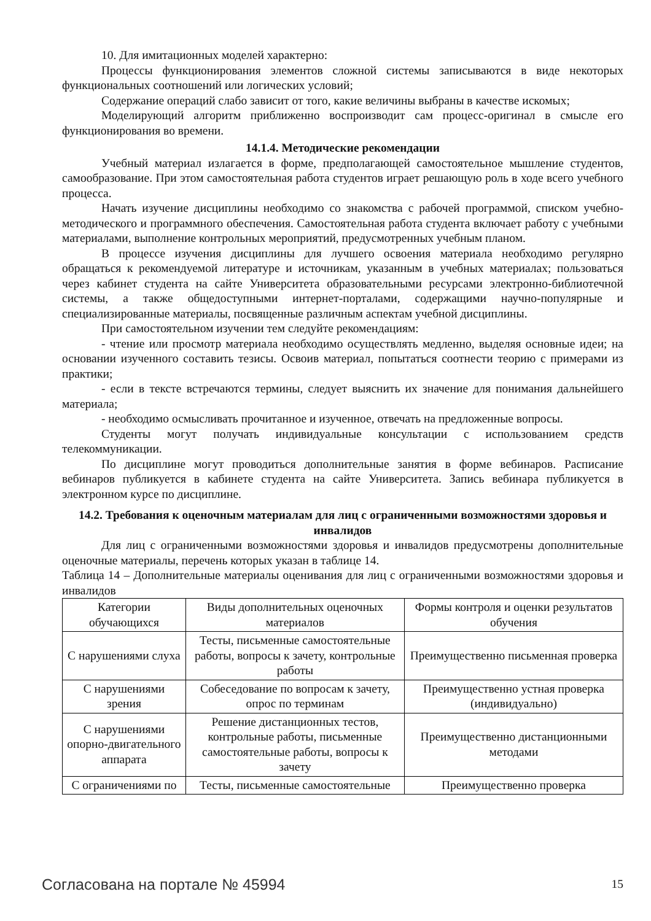10. Для имитационных моделей характерно:
Процессы функционирования элементов сложной системы записываются в виде некоторых функциональных соотношений или логических условий;
Содержание операций слабо зависит от того, какие величины выбраны в качестве искомых;
Моделирующий алгоритм приближенно воспроизводит сам процесс-оригинал в смысле его функционирования во времени.
14.1.4. Методические рекомендации
Учебный материал излагается в форме, предполагающей самостоятельное мышление студентов, самообразование. При этом самостоятельная работа студентов играет решающую роль в ходе всего учебного процесса.
Начать изучение дисциплины необходимо со знакомства с рабочей программой, списком учебно-методического и программного обеспечения. Самостоятельная работа студента включает работу с учебными материалами, выполнение контрольных мероприятий, предусмотренных учебным планом.
В процессе изучения дисциплины для лучшего освоения материала необходимо регулярно обращаться к рекомендуемой литературе и источникам, указанным в учебных материалах; пользоваться через кабинет студента на сайте Университета образовательными ресурсами электронно-библиотечной системы, а также общедоступными интернет-порталами, содержащими научно-популярные и специализированные материалы, посвященные различным аспектам учебной дисциплины.
При самостоятельном изучении тем следуйте рекомендациям:
- чтение или просмотр материала необходимо осуществлять медленно, выделяя основные идеи; на основании изученного составить тезисы. Освоив материал, попытаться соотнести теорию с примерами из практики;
- если в тексте встречаются термины, следует выяснить их значение для понимания дальнейшего материала;
- необходимо осмысливать прочитанное и изученное, отвечать на предложенные вопросы.
Студенты могут получать индивидуальные консультации с использованием средств телекоммуникации.
По дисциплине могут проводиться дополнительные занятия в форме вебинаров. Расписание вебинаров публикуется в кабинете студента на сайте Университета. Запись вебинара публикуется в электронном курсе по дисциплине.
14.2. Требования к оценочным материалам для лиц с ограниченными возможностями здоровья и инвалидов
Для лиц с ограниченными возможностями здоровья и инвалидов предусмотрены дополнительные оценочные материалы, перечень которых указан в таблице 14.
Таблица 14 – Дополнительные материалы оценивания для лиц с ограниченными возможностями здоровья и инвалидов
| Категории обучающихся | Виды дополнительных оценочных материалов | Формы контроля и оценки результатов обучения |
| С нарушениями слуха | Тесты, письменные самостоятельные работы, вопросы к зачету, контрольные работы | Преимущественно письменная проверка |
| С нарушениями зрения | Собеседование по вопросам к зачету, опрос по терминам | Преимущественно устная проверка (индивидуально) |
| С нарушениями опорно-двигательного аппарата | Решение дистанционных тестов, контрольные работы, письменные самостоятельные работы, вопросы к зачету | Преимущественно дистанционными методами |
| С ограничениями по | Тесты, письменные самостоятельные | Преимущественно проверка |
Согласована на портале № 45994 15